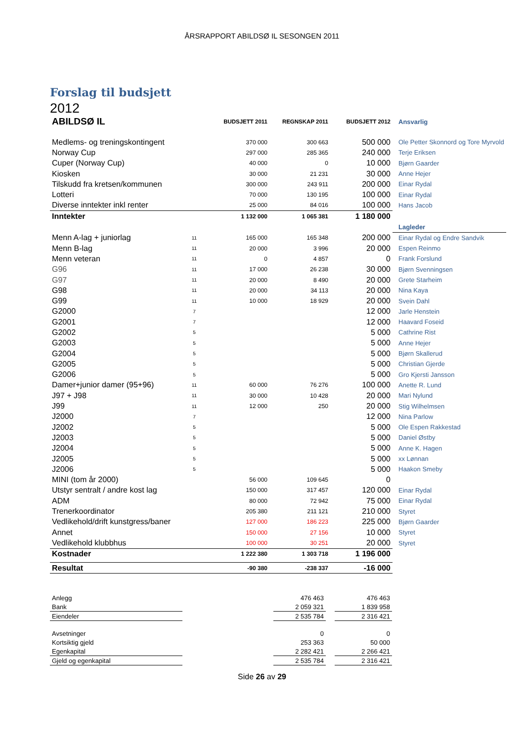ÅRSRAPPORT ABILDSØ IL SESONGEN 2011
Forslag til budsjett
2012
| ABILDSØ IL | | BUDSJETT 2011 | REGNSKAP 2011 | BUDSJETT 2012 | Ansvarlig |
| Medlems- og treningskontingent | | 370 000 | 300 663 | 500 000 | Ole Petter Skonnord og Tore Myrvold |
| Norway Cup | | 297 000 | 285 365 | 240 000 | Terje Eriksen |
| Cuper (Norway Cup) | | 40 000 | 0 | 10 000 | Bjørn Gaarder |
| Kiosken | | 30 000 | 21 231 | 30 000 | Anne Hejer |
| Tilskudd fra kretsen/kommunen | | 300 000 | 243 911 | 200 000 | Einar Rydal |
| Lotteri | | 70 000 | 130 195 | 100 000 | Einar Rydal |
| Diverse inntekter inkl renter | | 25 000 | 84 016 | 100 000 | Hans Jacob |
| Inntekter | | 1 132 000 | 1 065 381 | 1 180 000 | |
| | | | | | Lagleder |
| Menn A-lag + juniorlag | 11 | 165 000 | 165 348 | 200 000 | Einar Rydal og Endre Sandvik |
| Menn B-lag | 11 | 20 000 | 3 996 | 20 000 | Espen Reinmo |
| Menn veteran | 11 | 0 | 4 857 | 0 | Frank Forslund |
| G96 | 11 | 17 000 | 26 238 | 30 000 | Bjørn Svenningsen |
| G97 | 11 | 20 000 | 8 490 | 20 000 | Grete Starheim |
| G98 | 11 | 20 000 | 34 113 | 20 000 | Nina Kaya |
| G99 | 11 | 10 000 | 18 929 | 20 000 | Svein Dahl |
| G2000 | 7 | | | 12 000 | Jarle Henstein |
| G2001 | 7 | | | 12 000 | Haavard Foseid |
| G2002 | 5 | | | 5 000 | Cathrine Rist |
| G2003 | 5 | | | 5 000 | Anne Hejer |
| G2004 | 5 | | | 5 000 | Bjørn Skallerud |
| G2005 | 5 | | | 5 000 | Christian Gjerde |
| G2006 | 5 | | | 5 000 | Gro Kjersti Jansson |
| Damer+junior damer (95+96) | 11 | 60 000 | 76 276 | 100 000 | Anette R. Lund |
| J97 + J98 | 11 | 30 000 | 10 428 | 20 000 | Mari Nylund |
| J99 | 11 | 12 000 | 250 | 20 000 | Stig Wilhelmsen |
| J2000 | 7 | | | 12 000 | Nina Parlow |
| J2002 | 5 | | | 5 000 | Ole Espen Rakkestad |
| J2003 | 5 | | | 5 000 | Daniel Østby |
| J2004 | 5 | | | 5 000 | Anne K. Hagen |
| J2005 | 5 | | | 5 000 | xx Lønnan |
| J2006 | 5 | | | 5 000 | Haakon Smeby |
| MINI (tom år 2000) | | 56 000 | 109 645 | 0 | |
| Utstyr sentralt / andre kost lag | | 150 000 | 317 457 | 120 000 | Einar Rydal |
| ADM | | 80 000 | 72 942 | 75 000 | Einar Rydal |
| Trenerkoordinator | | 205 380 | 211 121 | 210 000 | Styret |
| Vedlikehold/drift kunstgress/baner | | 127 000 | 186 223 | 225 000 | Bjørn Gaarder |
| Annet | | 150 000 | 27 156 | 10 000 | Styret |
| Vedlikehold klubbhus | | 100 000 | 30 251 | 20 000 | Styret |
| Kostnader | | 1 222 380 | 1 303 718 | 1 196 000 | |
| Resultat | | -90 380 | -238 337 | -16 000 | |
| Anlegg | | 476 463 | | 476 463 |
| Bank | | 2 059 321 | | 1 839 958 |
| Eiendeler | | 2 535 784 | | 2 316 421 |
| Avsetninger | | 0 | | 0 |
| Kortsiktig gjeld | | 253 363 | | 50 000 |
| Egenkapital | | 2 282 421 | | 2 266 421 |
| Gjeld og egenkapital | | 2 535 784 | | 2 316 421 |
Side 26 av 29